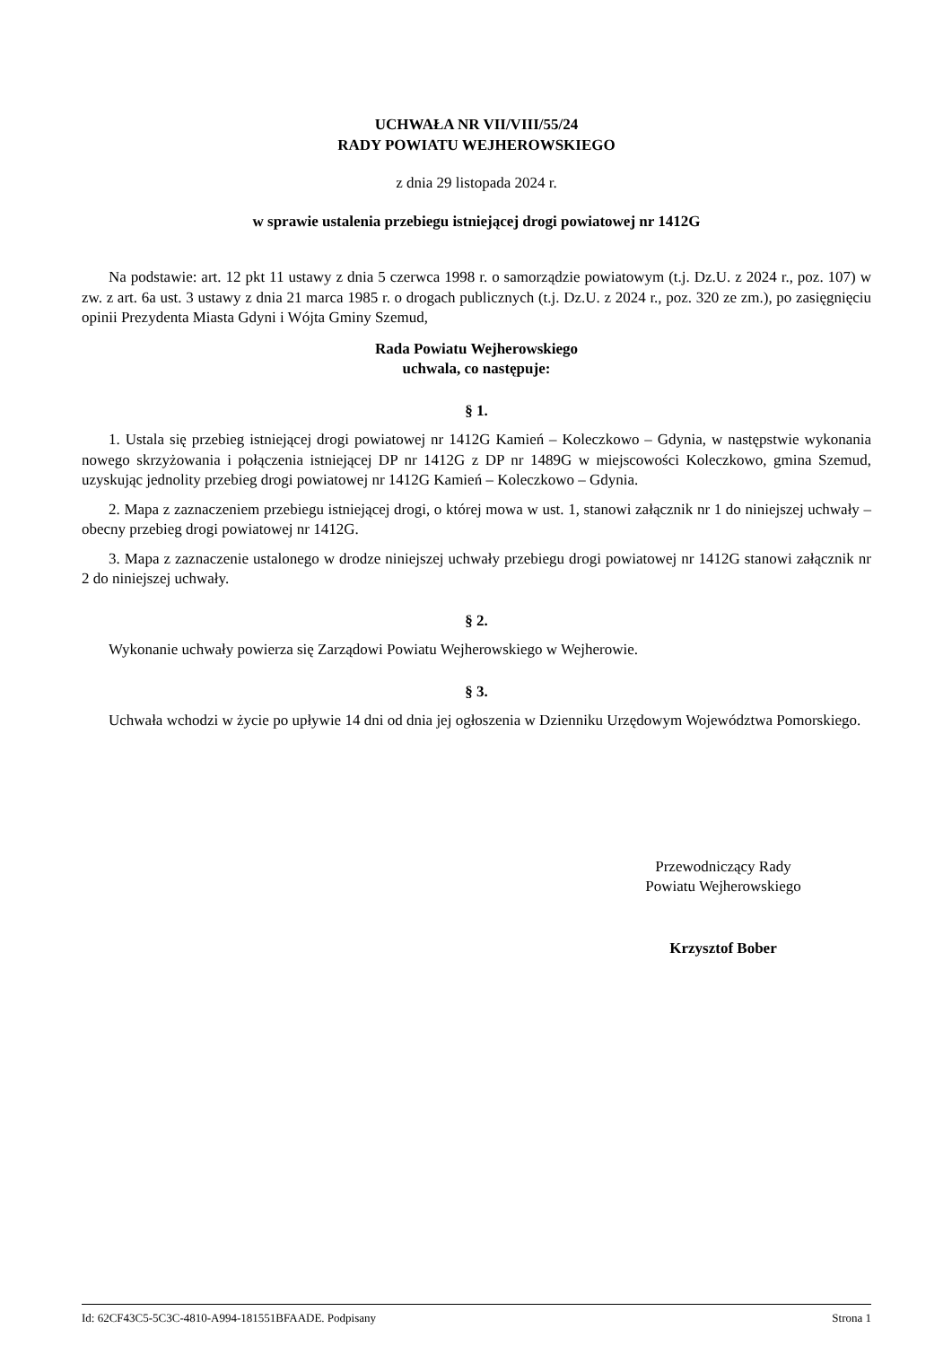UCHWAŁA NR VII/VIII/55/24
RADY POWIATU WEJHEROWSKIEGO
z dnia 29 listopada 2024 r.
w sprawie ustalenia przebiegu istniejącej drogi powiatowej nr 1412G
Na podstawie: art. 12 pkt 11 ustawy z dnia 5 czerwca 1998 r. o samorządzie powiatowym (t.j. Dz.U. z 2024 r., poz. 107) w zw. z art. 6a ust. 3 ustawy z dnia 21 marca 1985 r. o drogach publicznych (t.j. Dz.U. z 2024 r., poz. 320 ze zm.), po zasięgnięciu opinii Prezydenta Miasta Gdyni i Wójta Gminy Szemud,
Rada Powiatu Wejherowskiego
uchwala, co następuje:
§ 1.
1. Ustala się przebieg istniejącej drogi powiatowej nr 1412G Kamień – Koleczkowo – Gdynia, w następstwie wykonania nowego skrzyżowania i połączenia istniejącej DP nr 1412G z DP nr 1489G w miejscowości Koleczkowo, gmina Szemud, uzyskując jednolity przebieg drogi powiatowej nr 1412G Kamień – Koleczkowo – Gdynia.
2. Mapa z zaznaczeniem przebiegu istniejącej drogi, o której mowa w ust. 1, stanowi załącznik nr 1 do niniejszej uchwały – obecny przebieg drogi powiatowej nr 1412G.
3. Mapa z zaznaczenie ustalonego w drodze niniejszej uchwały przebiegu drogi powiatowej nr 1412G stanowi załącznik nr 2 do niniejszej uchwały.
§ 2.
Wykonanie uchwały powierza się Zarządowi Powiatu Wejherowskiego w Wejherowie.
§ 3.
Uchwała wchodzi w życie po upływie 14 dni od dnia jej ogłoszenia w Dzienniku Urzędowym Województwa Pomorskiego.
Przewodniczący Rady
Powiatu Wejherowskiego
Krzysztof Bober
Id: 62CF43C5-5C3C-4810-A994-181551BFAADE. Podpisany Strona 1